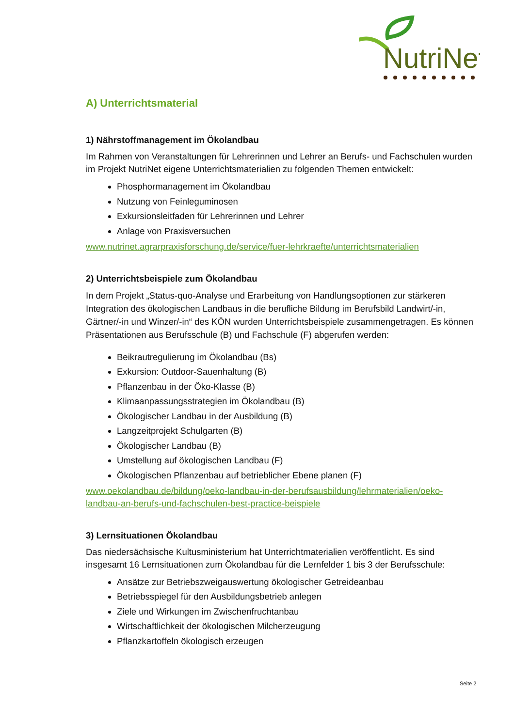NutriNet
A) Unterrichtsmaterial
1) Nährstoffmanagement im Ökolandbau
Im Rahmen von Veranstaltungen für Lehrerinnen und Lehrer an Berufs- und Fachschulen wurden im Projekt NutriNet eigene Unterrichtsmaterialien zu folgenden Themen entwickelt:
Phosphormanagement im Ökolandbau
Nutzung von Feinleguminosen
Exkursionsleitfaden für Lehrerinnen und Lehrer
Anlage von Praxisversuchen
www.nutrinet.agrarpraxisforschung.de/service/fuer-lehrkraefte/unterrichtsmaterialien
2) Unterrichtsbeispiele zum Ökolandbau
In dem Projekt „Status-quo-Analyse und Erarbeitung von Handlungsoptionen zur stärkeren Integration des ökologischen Landbaus in die berufliche Bildung im Berufsbild Landwirt/-in, Gärtner/-in und Winzer/-in“ des KÖN wurden Unterrichtsbeispiele zusammengetragen. Es können Präsentationen aus Berufsschule (B) und Fachschule (F) abgerufen werden:
Beikrautregulierung im Ökolandbau (Bs)
Exkursion: Outdoor-Sauenhaltung (B)
Pflanzenbau in der Öko-Klasse (B)
Klimaanpassungsstrategien im Ökolandbau (B)
Ökologischer Landbau in der Ausbildung (B)
Langzeitprojekt Schulgarten (B)
Ökologischer Landbau (B)
Umstellung auf ökologischen Landbau (F)
Ökologischen Pflanzenbau auf betrieblicher Ebene planen (F)
www.oekolandbau.de/bildung/oeko-landbau-in-der-berufsausbildung/lehrmaterialien/oeko-landbau-an-berufs-und-fachschulen-best-practice-beispiele
3) Lernsituationen Ökolandbau
Das niedersächsische Kultusministerium hat Unterrichtmaterialien veröffentlicht. Es sind insgesamt 16 Lernsituationen zum Ökolandbau für die Lernfelder 1 bis 3 der Berufsschule:
Ansätze zur Betriebszweigauswertung ökologischer Getreideanbau
Betriebsspiegel für den Ausbildungsbetrieb anlegen
Ziele und Wirkungen im Zwischenfruchtanbau
Wirtschaftlichkeit der ökologischen Milcherzeugung
Pflanzkartoffeln ökologisch erzeugen
Seite 2